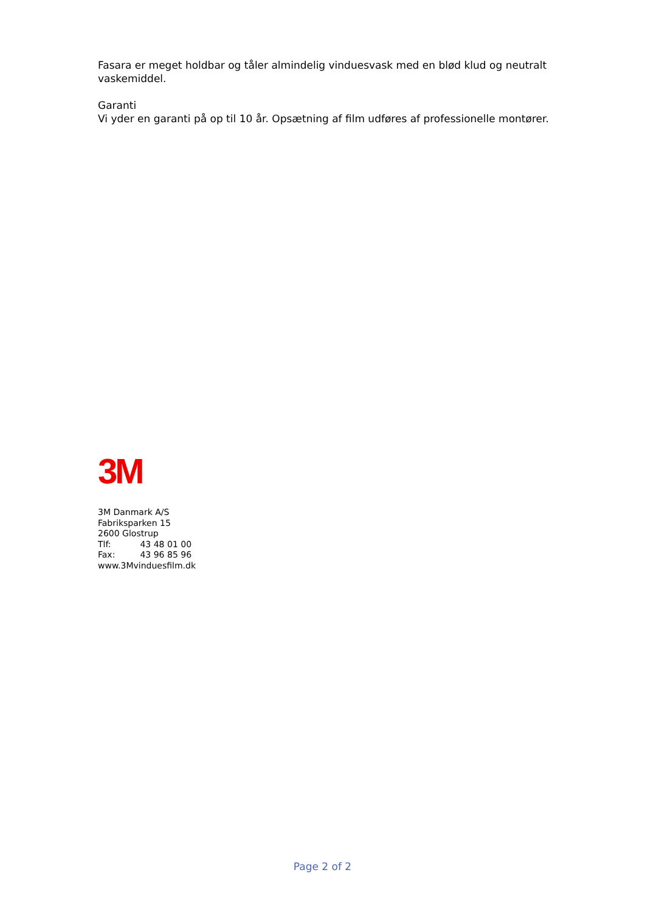Fasara er meget holdbar og tåler almindelig vinduesvask med en blød klud og neutralt vaskemiddel.
Garanti
Vi yder en garanti på op til 10 år. Opsætning af film udføres af professionelle montører.
3M
3M Danmark A/S
Fabriksparken 15
2600 Glostrup
Tlf: 43 48 01 00
Fax: 43 96 85 96
www.3Mvinduesfilm.dk
Page 2 of 2